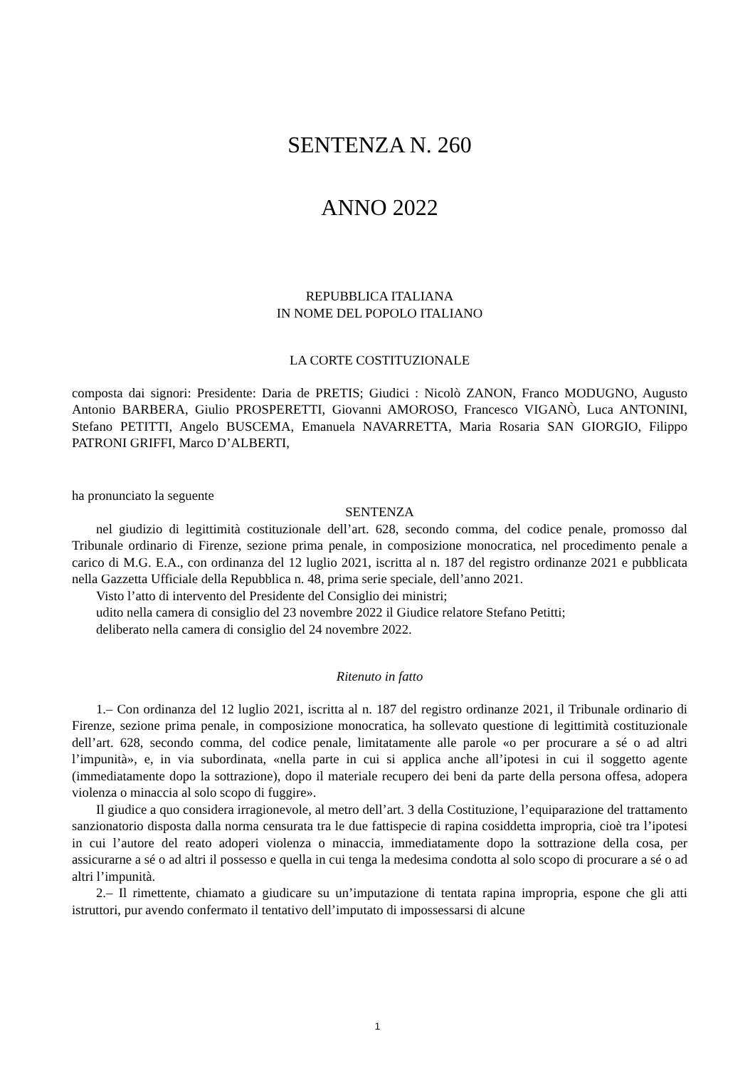SENTENZA N. 260
ANNO 2022
REPUBBLICA ITALIANA
IN NOME DEL POPOLO ITALIANO
LA CORTE COSTITUZIONALE
composta dai signori: Presidente: Daria de PRETIS; Giudici : Nicolò ZANON, Franco MODUGNO, Augusto Antonio BARBERA, Giulio PROSPERETTI, Giovanni AMOROSO, Francesco VIGANÒ, Luca ANTONINI, Stefano PETITTI, Angelo BUSCEMA, Emanuela NAVARRETTA, Maria Rosaria SAN GIORGIO, Filippo PATRONI GRIFFI, Marco D’ALBERTI,
ha pronunciato la seguente
SENTENZA
nel giudizio di legittimità costituzionale dell’art. 628, secondo comma, del codice penale, promosso dal Tribunale ordinario di Firenze, sezione prima penale, in composizione monocratica, nel procedimento penale a carico di M.G. E.A., con ordinanza del 12 luglio 2021, iscritta al n. 187 del registro ordinanze 2021 e pubblicata nella Gazzetta Ufficiale della Repubblica n. 48, prima serie speciale, dell’anno 2021.
Visto l’atto di intervento del Presidente del Consiglio dei ministri;
udito nella camera di consiglio del 23 novembre 2022 il Giudice relatore Stefano Petitti;
deliberato nella camera di consiglio del 24 novembre 2022.
Ritenuto in fatto
1.– Con ordinanza del 12 luglio 2021, iscritta al n. 187 del registro ordinanze 2021, il Tribunale ordinario di Firenze, sezione prima penale, in composizione monocratica, ha sollevato questione di legittimità costituzionale dell’art. 628, secondo comma, del codice penale, limitatamente alle parole «o per procurare a sé o ad altri l’impunità», e, in via subordinata, «nella parte in cui si applica anche all’ipotesi in cui il soggetto agente (immediatamente dopo la sottrazione), dopo il materiale recupero dei beni da parte della persona offesa, adopera violenza o minaccia al solo scopo di fuggire».
Il giudice a quo considera irragionevole, al metro dell’art. 3 della Costituzione, l’equiparazione del trattamento sanzionatorio disposta dalla norma censurata tra le due fattispecie di rapina cosiddetta impropria, cioè tra l’ipotesi in cui l’autore del reato adoperi violenza o minaccia, immediatamente dopo la sottrazione della cosa, per assicurarne a sé o ad altri il possesso e quella in cui tenga la medesima condotta al solo scopo di procurare a sé o ad altri l’impunità.
2.– Il rimettente, chiamato a giudicare su un’imputazione di tentata rapina impropria, espone che gli atti istruttori, pur avendo confermato il tentativo dell’imputato di impossessarsi di alcune
1